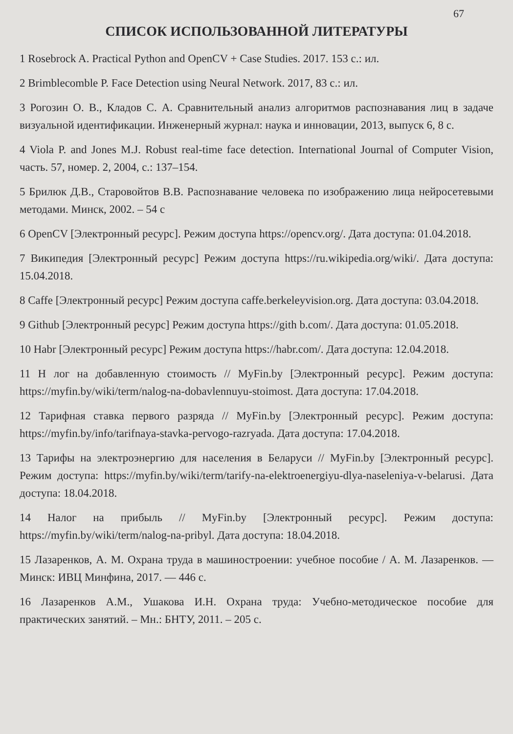67
СПИСОК ИСПОЛЬЗОВАННОЙ ЛИТЕРАТУРЫ
1 Rosebrock A. Practical Python and OpenCV + Case Studies. 2017. 153 с.: ил.
2 Brimblecomble P. Face Detection using Neural Network. 2017, 83 с.: ил.
3 Рогозин О. В., Кладов С. А. Сравнительный анализ алгоритмов распознавания лиц в задаче визуальной идентификации. Инженерный журнал: наука и инновации, 2013, выпуск 6, 8 с.
4 Viola P. and Jones M.J. Robust real-time face detection. International Journal of Computer Vision, часть. 57, номер. 2, 2004, с.: 137–154.
5 Брилюк Д.В., Старовойтов В.В. Распознавание человека по изображению лица нейросетевыми методами. Минск, 2002. – 54 с
6 OpenCV [Электронный ресурс]. Режим доступа https://opencv.org/. Дата доступа: 01.04.2018.
7 Википедия [Электронный ресурс] Режим доступа https://ru.wikipedia.org/wiki/. Дата доступа: 15.04.2018.
8 Caffe [Электронный ресурс] Режим доступа caffe.berkeleyvision.org. Дата доступа: 03.04.2018.
9 Github [Электронный ресурс] Режим доступа https://gith b.com/. Дата доступа: 01.05.2018.
10 Habr [Электронный ресурс] Режим доступа https://habr.com/. Дата доступа: 12.04.2018.
11 Н лог на добавленную стоимость // MyFin.by [Электронный ресурс]. Режим доступа: https://myfin.by/wiki/term/nalog-na-dobavlennuyu-stoimost. Дата доступа: 17.04.2018.
12 Тарифная ставка первого разряда // MyFin.by [Электронный ресурс]. Режим доступа: https://myfin.by/info/tarifnaya-stavka-pervogo-razryada. Дата доступа: 17.04.2018.
13 Тарифы на электроэнергию для населения в Беларуси // MyFin.by [Электронный ресурс]. Режим доступа: https://myfin.by/wiki/term/tarify-na-elektroenergiyu-dlya-naseleniya-v-belarusi. Дата доступа: 18.04.2018.
14 Налог на прибыль // MyFin.by [Электронный ресурс]. Режим доступа: https://myfin.by/wiki/term/nalog-na-pribyl. Дата доступа: 18.04.2018.
15 Лазаренков, А. М. Охрана труда в машиностроении: учебное пособие / А. М. Лазаренков. — Минск: ИВЦ Минфина, 2017. — 446 с.
16 Лазаренков А.М., Ушакова И.Н. Охрана труда: Учебно-методическое пособие для практических занятий. – Мн.: БНТУ, 2011. – 205 с.